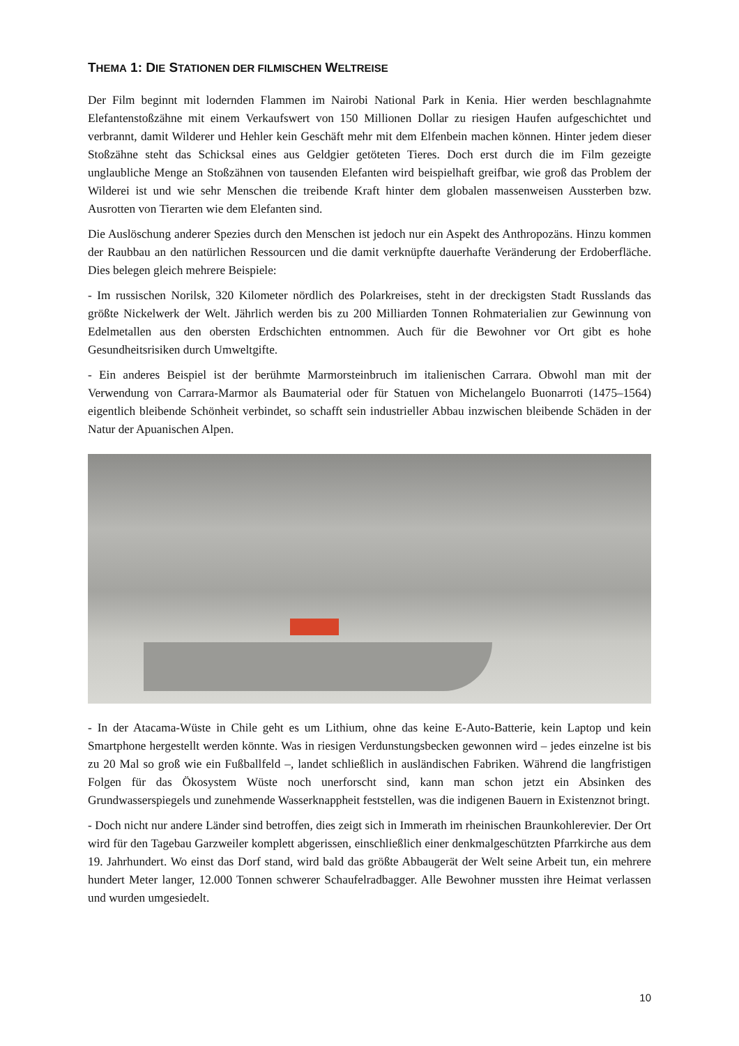THEMA 1: DIE STATIONEN DER FILMISCHEN WELTREISE
Der Film beginnt mit lodernden Flammen im Nairobi National Park in Kenia. Hier werden beschlagnahmte Elefantenstoßzähne mit einem Verkaufswert von 150 Millionen Dollar zu riesigen Haufen aufgeschichtet und verbrannt, damit Wilderer und Hehler kein Geschäft mehr mit dem Elfenbein machen können. Hinter jedem dieser Stoßzähne steht das Schicksal eines aus Geldgier getöteten Tieres. Doch erst durch die im Film gezeigte unglaubliche Menge an Stoßzähnen von tausenden Elefanten wird beispielhaft greifbar, wie groß das Problem der Wilderei ist und wie sehr Menschen die treibende Kraft hinter dem globalen massenweisen Aussterben bzw. Ausrotten von Tierarten wie dem Elefanten sind.
Die Auslöschung anderer Spezies durch den Menschen ist jedoch nur ein Aspekt des Anthropozäns. Hinzu kommen der Raubbau an den natürlichen Ressourcen und die damit verknüpfte dauerhafte Veränderung der Erdoberfläche. Dies belegen gleich mehrere Beispiele:
- Im russischen Norilsk, 320 Kilometer nördlich des Polarkreises, steht in der dreckigsten Stadt Russlands das größte Nickelwerk der Welt. Jährlich werden bis zu 200 Milliarden Tonnen Rohmaterialien zur Gewinnung von Edelmetallen aus den obersten Erdschichten entnommen. Auch für die Bewohner vor Ort gibt es hohe Gesundheitsrisiken durch Umweltgifte.
- Ein anderes Beispiel ist der berühmte Marmorsteinbruch im italienischen Carrara. Obwohl man mit der Verwendung von Carrara-Marmor als Baumaterial oder für Statuen von Michelangelo Buonarroti (1475–1564) eigentlich bleibende Schönheit verbindet, so schafft sein industrieller Abbau inzwischen bleibende Schäden in der Natur der Apuanischen Alpen.
- In der Atacama-Wüste in Chile geht es um Lithium, ohne das keine E-Auto-Batterie, kein Laptop und kein Smartphone hergestellt werden könnte. Was in riesigen Verdunstungsbecken gewonnen wird – jedes einzelne ist bis zu 20 Mal so groß wie ein Fußballfeld –, landet schließlich in ausländischen Fabriken. Während die langfristigen Folgen für das Ökosystem Wüste noch unerforscht sind, kann man schon jetzt ein Absinken des Grundwasserspiegels und zunehmende Wasserknappheit feststellen, was die indigenen Bauern in Existenznot bringt.
- Doch nicht nur andere Länder sind betroffen, dies zeigt sich in Immerath im rheinischen Braunkohlerevier. Der Ort wird für den Tagebau Garzweiler komplett abgerissen, einschließlich einer denkmalgeschützten Pfarrkirche aus dem 19. Jahrhundert. Wo einst das Dorf stand, wird bald das größte Abbaugerät der Welt seine Arbeit tun, ein mehrere hundert Meter langer, 12.000 Tonnen schwerer Schaufelradbagger. Alle Bewohner mussten ihre Heimat verlassen und wurden umgesiedelt.
10